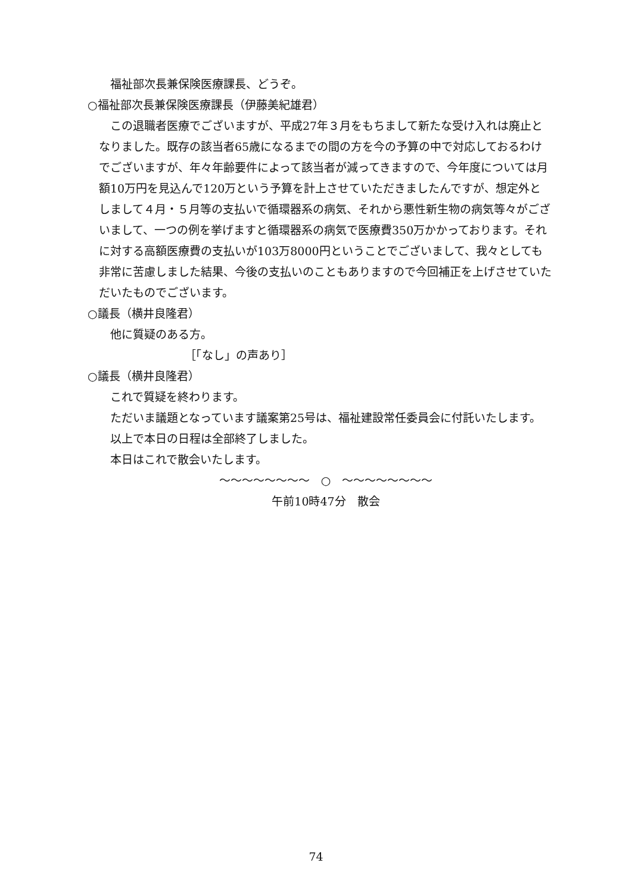福祉部次長兼保険医療課長、どうぞ。
○福祉部次長兼保険医療課長（伊藤美紀雄君）
この退職者医療でございますが、平成27年３月をもちまして新たな受け入れは廃止となりました。既存の該当者65歳になるまでの間の方を今の予算の中で対応しておるわけでございますが、年々年齢要件によって該当者が減ってきますので、今年度については月額10万円を見込んで120万という予算を計上させていただきましたんですが、想定外としまして４月・５月等の支払いで循環器系の病気、それから悪性新生物の病気等々がございまして、一つの例を挙げますと循環器系の病気で医療費350万かかっております。それに対する高額医療費の支払いが103万8000円ということでございまして、我々としても非常に苦慮しました結果、今後の支払いのこともありますので今回補正を上げさせていただいたものでございます。
○議長（横井良隆君）
他に質疑のある方。
［「なし」の声あり］
○議長（横井良隆君）
これで質疑を終わります。
ただいま議題となっています議案第25号は、福祉建設常任委員会に付託いたします。
以上で本日の日程は全部終了しました。
本日はこれで散会いたします。
〜〜〜〜〜〜〜〜　○　〜〜〜〜〜〜〜〜
午前10時47分　散会
74